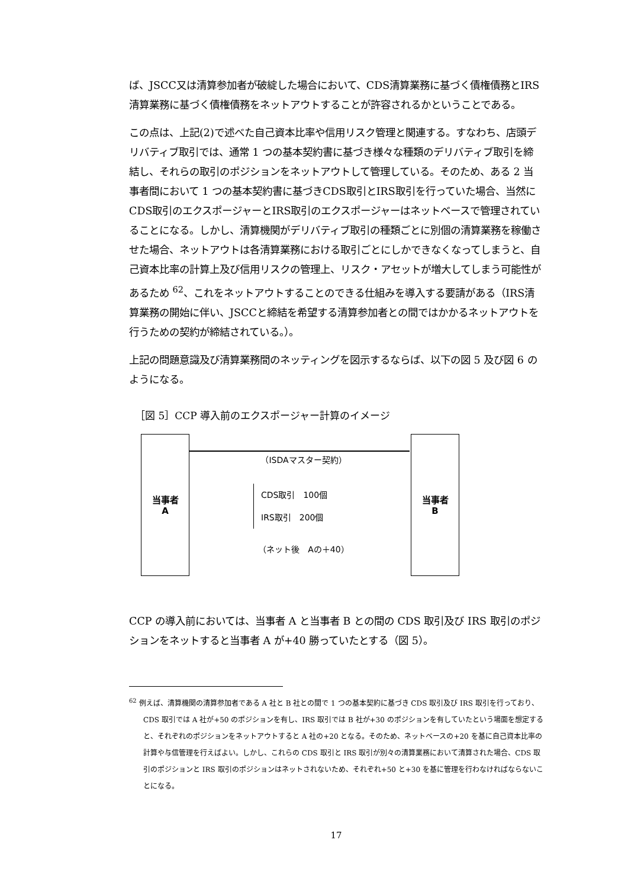ば、JSCC又は清算参加者が破綻した場合において、CDS清算業務に基づく債権債務とIRS清算業務に基づく債権債務をネットアウトすることが許容されるかということである。
この点は、上記(2)で述べた自己資本比率や信用リスク管理と関連する。すなわち、店頭デリバティブ取引では、通常 1 つの基本契約書に基づき様々な種類のデリバティブ取引を締結し、それらの取引のポジションをネットアウトして管理している。そのため、ある 2 当事者間において 1 つの基本契約書に基づきCDS取引とIRS取引を行っていた場合、当然にCDS取引のエクスポージャーとIRS取引のエクスポージャーはネットベースで管理されていることになる。しかし、清算機関がデリバティブ取引の種類ごとに別個の清算業務を稼働させた場合、ネットアウトは各清算業務における取引ごとにしかできなくなってしまうと、自己資本比率の計算上及び信用リスクの管理上、リスク・アセットが増大してしまう可能性があるため <sup>62</sup>、これをネットアウトすることのできる仕組みを導入する要請がある（IRS清算業務の開始に伴い、JSCCと締結を希望する清算参加者との間ではかかるネットアウトを行うための契約が締結されている。）。
上記の問題意識及び清算業務間のネッティングを図示するならば、以下の図 5 及び図 6 のようになる。
［図 5］CCP 導入前のエクスポージャー計算のイメージ
当事者
A
（ISDAマスター契約）
CDS取引　100個
IRS取引　200個
（ネット後　Aの＋40）
当事者
B
CCP の導入前においては、当事者 A と当事者 B との間の CDS 取引及び IRS 取引のポジションをネットすると当事者 A が+40 勝っていたとする（図 5）。
<sup>62</sup> 例えば、清算機関の清算参加者である A 社と B 社との間で 1 つの基本契約に基づき CDS 取引及び IRS 取引を行っており、CDS 取引では A 社が+50 のポジションを有し、IRS 取引では B 社が+30 のポジションを有していたという場面を想定すると、それぞれのポジションをネットアウトすると A 社の+20 となる。そのため、ネットベースの+20 を基に自己資本比率の計算や与信管理を行えばよい。しかし、これらの CDS 取引と IRS 取引が別々の清算業務において清算された場合、CDS 取引のポジションと IRS 取引のポジションはネットされないため、それぞれ+50 と+30 を基に管理を行わなければならないことになる。
17